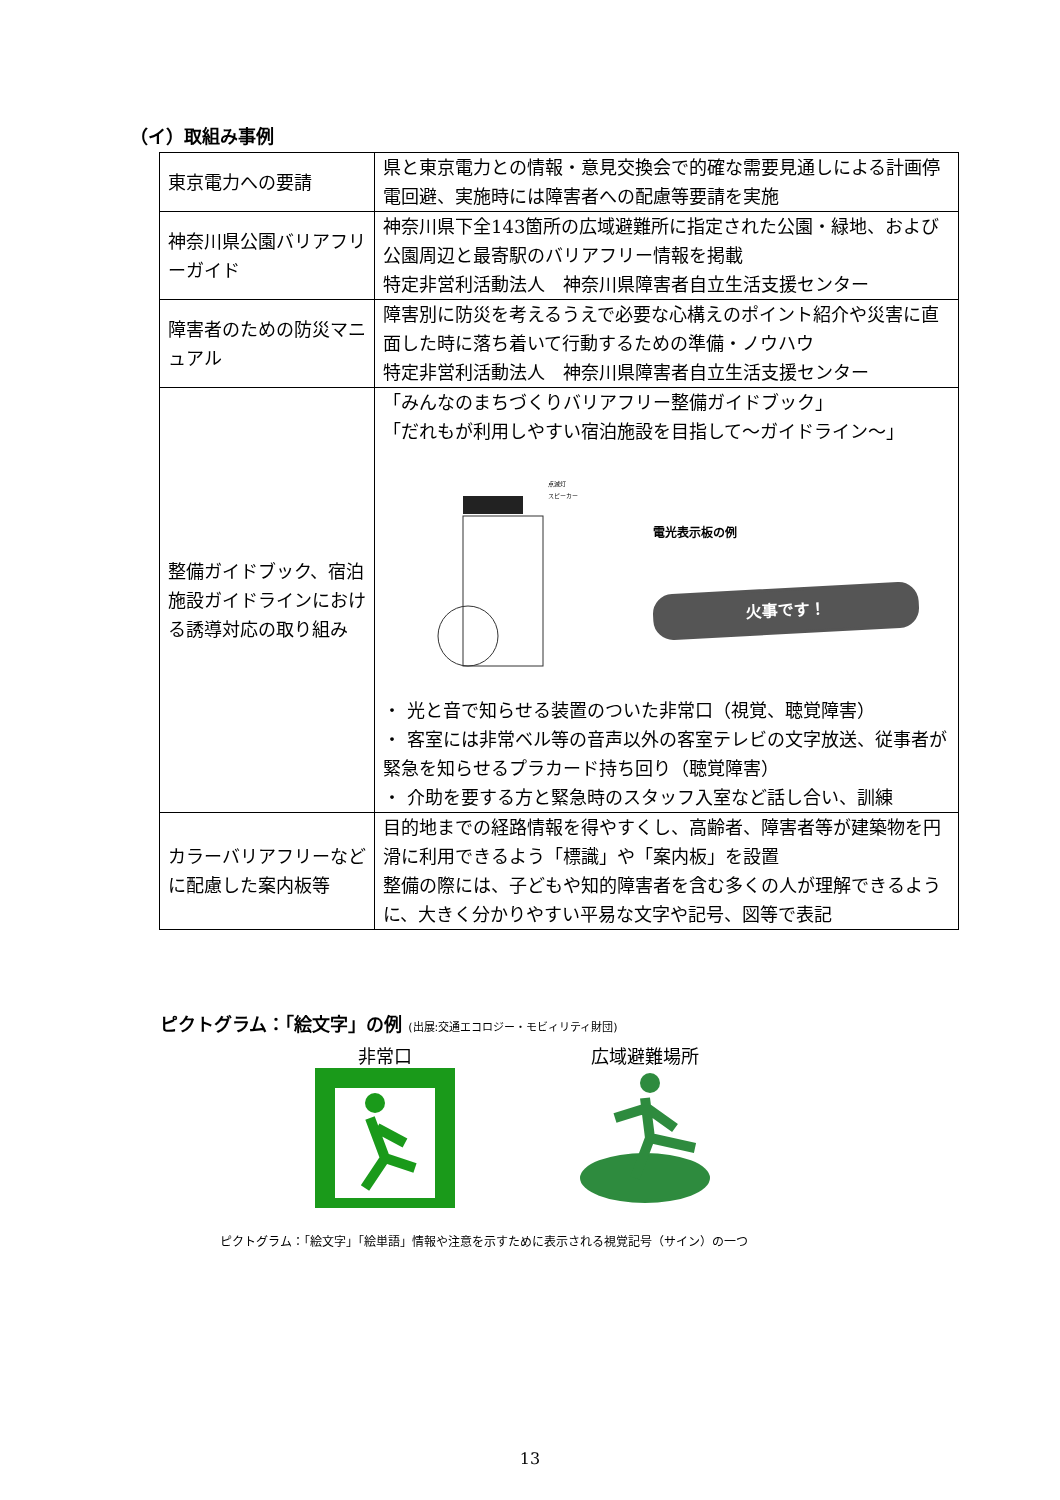（イ）取組み事例
| 東京電力への要請 | 県と東京電力との情報・意見交換会で的確な需要見通しによる計画停電回避、実施時には障害者への配慮等要請を実施 |
| 神奈川県公園バリアフリーガイド | 神奈川県下全143箇所の広域避難所に指定された公園・緑地、および公園周辺と最寄駅のバリアフリー情報を掲載 特定非営利活動法人 神奈川県障害者自立生活支援センター |
| 障害者のための防災マニュアル | 障害別に防災を考えるうえで必要な心構えのポイント紹介や災害に直面した時に落ち着いて行動するための準備・ノウハウ 特定非営利活動法人 神奈川県障害者自立生活支援センター |
| 整備ガイドブック、宿泊施設ガイドラインにおける誘導対応の取り組み | 「みんなのまちづくりバリアフリー整備ガイドブック」 「だれもが利用しやすい宿泊施設を目指して～ガイドライン～」 点滅灯 スピーカー 電光表示板の例 火事です！ ・ 光と音で知らせる装置のついた非常口（視覚、聴覚障害） ・ 客室には非常ベル等の音声以外の客室テレビの文字放送、従事者が緊急を知らせるプラカード持ち回り（聴覚障害） ・ 介助を要する方と緊急時のスタッフ入室など話し合い、訓練 |
| カラーバリアフリーなどに配慮した案内板等 | 目的地までの経路情報を得やすくし、高齢者、障害者等が建築物を円滑に利用できるよう「標識」や「案内板」を設置 整備の際には、子どもや知的障害者を含む多くの人が理解できるように、大きく分かりやすい平易な文字や記号、図等で表記 |
ピクトグラム：「絵文字」の例 (出展:交通エコロジー・モビィリティ財団)
非常口
広域避難場所
ピクトグラム：「絵文字」「絵単語」情報や注意を示すために表示される視覚記号（サイン）の一つ
13